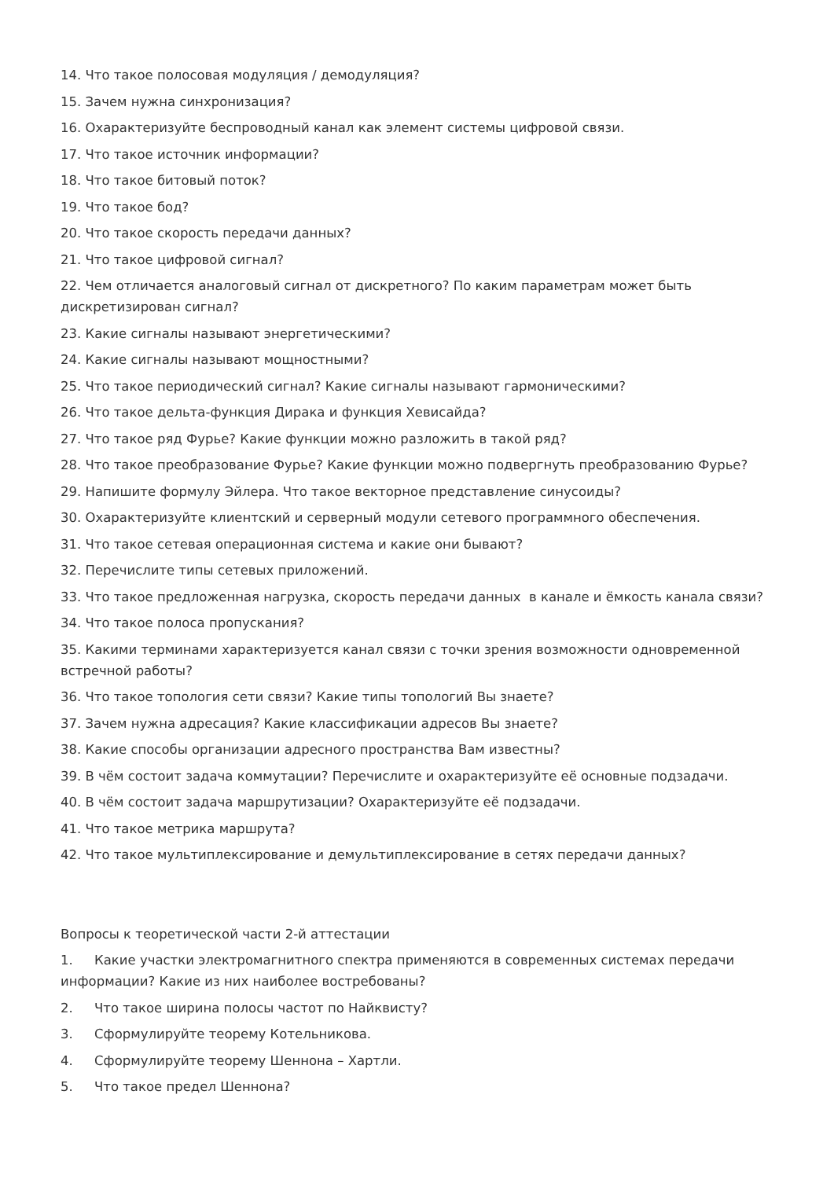14. Что такое полосовая модуляция / демодуляция?
15. Зачем нужна синхронизация?
16. Охарактеризуйте беспроводный канал как элемент системы цифровой связи.
17. Что такое источник информации?
18. Что такое битовый поток?
19. Что такое бод?
20. Что такое скорость передачи данных?
21. Что такое цифровой сигнал?
22. Чем отличается аналоговый сигнал от дискретного? По каким параметрам может быть дискретизирован сигнал?
23. Какие сигналы называют энергетическими?
24. Какие сигналы называют мощностными?
25. Что такое периодический сигнал? Какие сигналы называют гармоническими?
26. Что такое дельта-функция Дирака и функция Хевисайда?
27. Что такое ряд Фурье? Какие функции можно разложить в такой ряд?
28. Что такое преобразование Фурье? Какие функции можно подвергнуть преобразованию Фурье?
29. Напишите формулу Эйлера. Что такое векторное представление синусоиды?
30. Охарактеризуйте клиентский и серверный модули сетевого программного обеспечения.
31. Что такое сетевая операционная система и какие они бывают?
32. Перечислите типы сетевых приложений.
33. Что такое предложенная нагрузка, скорость передачи данных в канале и ёмкость канала связи?
34. Что такое полоса пропускания?
35. Какими терминами характеризуется канал связи с точки зрения возможности одновременной встречной работы?
36. Что такое топология сети связи? Какие типы топологий Вы знаете?
37. Зачем нужна адресация? Какие классификации адресов Вы знаете?
38. Какие способы организации адресного пространства Вам известны?
39. В чём состоит задача коммутации? Перечислите и охарактеризуйте её основные подзадачи.
40. В чём состоит задача маршрутизации? Охарактеризуйте её подзадачи.
41. Что такое метрика маршрута?
42. Что такое мультиплексирование и демультиплексирование в сетях передачи данных?
Вопросы к теоретической части 2-й аттестации
1. Какие участки электромагнитного спектра применяются в современных системах передачи информации? Какие из них наиболее востребованы?
2. Что такое ширина полосы частот по Найквисту?
3. Сформулируйте теорему Котельникова.
4. Сформулируйте теорему Шеннона – Хартли.
5. Что такое предел Шеннона?